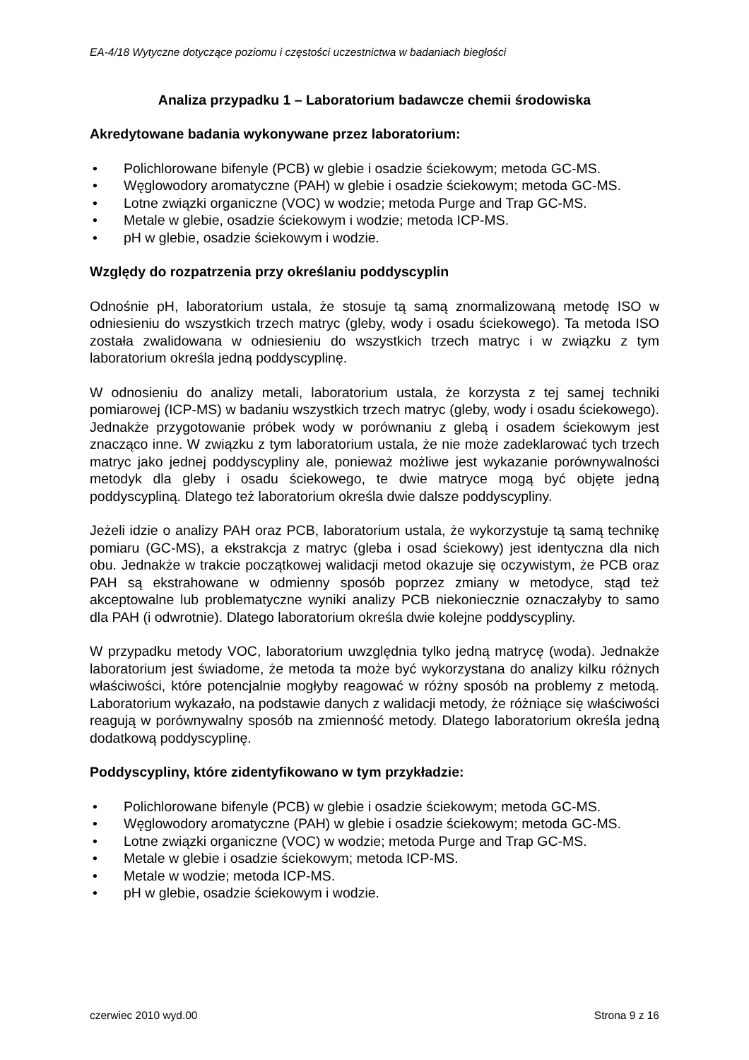EA-4/18 Wytyczne dotyczące poziomu i częstości uczestnictwa w badaniach biegłości
Analiza przypadku 1 – Laboratorium badawcze chemii środowiska
Akredytowane badania wykonywane przez laboratorium:
• Polichlorowane bifenyle (PCB) w glebie i osadzie ściekowym; metoda GC-MS.
• Węglowodory aromatyczne (PAH) w glebie i osadzie ściekowym; metoda GC-MS.
• Lotne związki organiczne (VOC) w wodzie; metoda Purge and Trap GC-MS.
• Metale w glebie, osadzie ściekowym i wodzie; metoda ICP-MS.
• pH w glebie, osadzie ściekowym i wodzie.
Względy do rozpatrzenia przy określaniu poddyscyplin
Odnośnie pH, laboratorium ustala, że stosuje tą samą znormalizowaną metodę ISO w odniesieniu do wszystkich trzech matryc (gleby, wody i osadu ściekowego). Ta metoda ISO została zwalidowana w odniesieniu do wszystkich trzech matryc i w związku z tym laboratorium określa jedną poddyscyplinę.
W odnosieniu do analizy metali, laboratorium ustala, że korzysta z tej samej techniki pomiarowej (ICP-MS) w badaniu wszystkich trzech matryc (gleby, wody i osadu ściekowego). Jednakże przygotowanie próbek wody w porównaniu z glebą i osadem ściekowym jest znacząco inne. W związku z tym laboratorium ustala, że nie może zadeklarować tych trzech matryc jako jednej poddyscypliny ale, ponieważ możliwe jest wykazanie porównywalności metodyk dla gleby i osadu ściekowego, te dwie matryce mogą być objęte jedną poddyscypliną. Dlatego też laboratorium określa dwie dalsze poddyscypliny.
Jeżeli idzie o analizy PAH oraz PCB, laboratorium ustala, że wykorzystuje tą samą technikę pomiaru (GC-MS), a ekstrakcja z matryc (gleba i osad ściekowy) jest identyczna dla nich obu. Jednakże w trakcie początkowej walidacji metod okazuje się oczywistym, że PCB oraz PAH są ekstrahowane w odmienny sposób poprzez zmiany w metodyce, stąd też akceptowalne lub problematyczne wyniki analizy PCB niekoniecznie oznaczałyby to samo dla PAH (i odwrotnie). Dlatego laboratorium określa dwie kolejne poddyscypliny.
W przypadku metody VOC, laboratorium uwzględnia tylko jedną matrycę (woda). Jednakże laboratorium jest świadome, że metoda ta może być wykorzystana do analizy kilku różnych właściwości, które potencjalnie mogłyby reagować w różny sposób na problemy z metodą. Laboratorium wykazało, na podstawie danych z walidacji metody, że różniące się właściwości reagują w porównywalny sposób na zmienność metody. Dlatego laboratorium określa jedną dodatkową poddyscyplinę.
Poddyscypliny, które zidentyfikowano w tym przykładzie:
• Polichlorowane bifenyle (PCB) w glebie i osadzie ściekowym; metoda GC-MS.
• Węglowodory aromatyczne (PAH) w glebie i osadzie ściekowym; metoda GC-MS.
• Lotne związki organiczne (VOC) w wodzie; metoda Purge and Trap GC-MS.
• Metale w glebie i osadzie ściekowym; metoda ICP-MS.
• Metale w wodzie; metoda ICP-MS.
• pH w glebie, osadzie ściekowym i wodzie.
czerwiec 2010 wyd.00 Strona 9 z 16